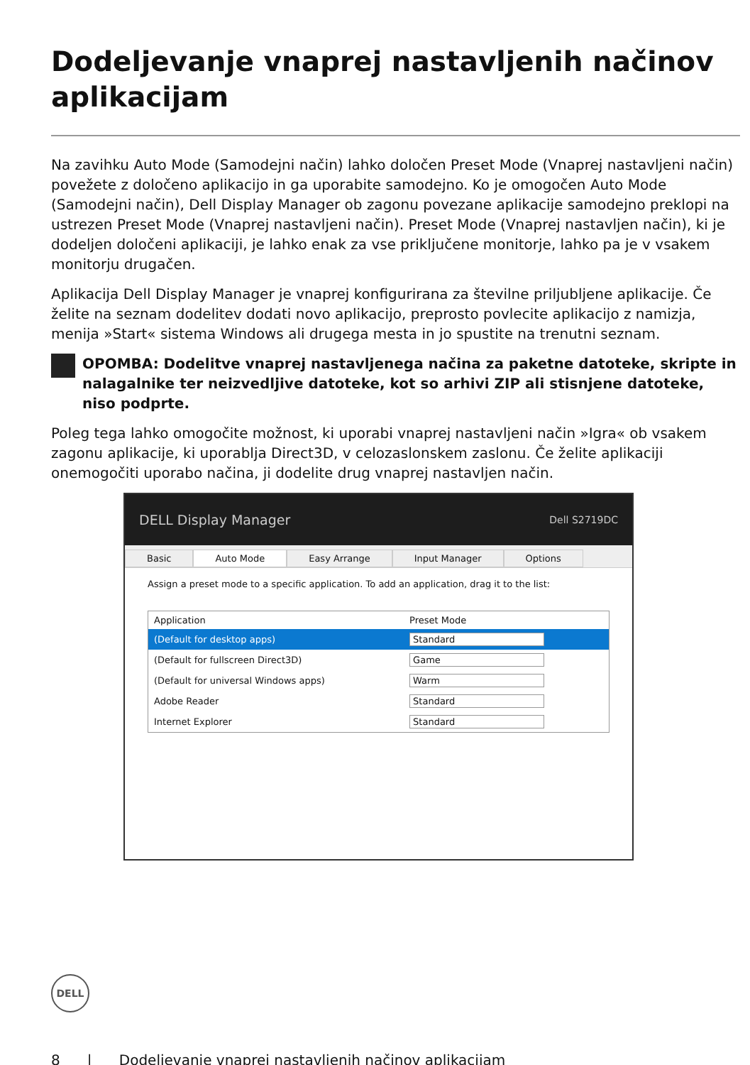Dodeljevanje vnaprej nastavljenih načinov aplikacijam
Na zavihku Auto Mode (Samodejni način) lahko določen Preset Mode (Vnaprej nastavljeni način) povežete z določeno aplikacijo in ga uporabite samodejno. Ko je omogočen Auto Mode (Samodejni način), Dell Display Manager ob zagonu povezane aplikacije samodejno preklopi na ustrezen Preset Mode (Vnaprej nastavljeni način). Preset Mode (Vnaprej nastavljen način), ki je dodeljen določeni aplikaciji, je lahko enak za vse priključene monitorje, lahko pa je v vsakem monitorju drugačen.
Aplikacija Dell Display Manager je vnaprej konfigurirana za številne priljubljene aplikacije. Če želite na seznam dodelitev dodati novo aplikacijo, preprosto povlecite aplikacijo z namizja, menija »Start« sistema Windows ali drugega mesta in jo spustite na trenutni seznam.
OPOMBA: Dodelitve vnaprej nastavljenega načina za paketne datoteke, skripte in nalagalnike ter neizvedljive datoteke, kot so arhivi ZIP ali stisnjene datoteke, niso podprte.
Poleg tega lahko omogočite možnost, ki uporabi vnaprej nastavljeni način »Igra« ob vsakem zagonu aplikacije, ki uporablja Direct3D, v celozaslonskem zaslonu. Če želite aplikaciji onemogočiti uporabo načina, ji dodelite drug vnaprej nastavljen način.
DELL Display Manager Dell S2719DC
Basic Auto Mode Easy Arrange Input Manager Options
Assign a preset mode to a specific application. To add an application, drag it to the list:
| Application | Preset Mode |
| (Default for desktop apps) | Standard |
| (Default for fullscreen Direct3D) | Game |
| (Default for universal Windows apps) | Warm |
| Adobe Reader | Standard |
| Internet Explorer | Standard |
DELL
8 | Dodeljevanje vnaprej nastavljenih načinov aplikacijam